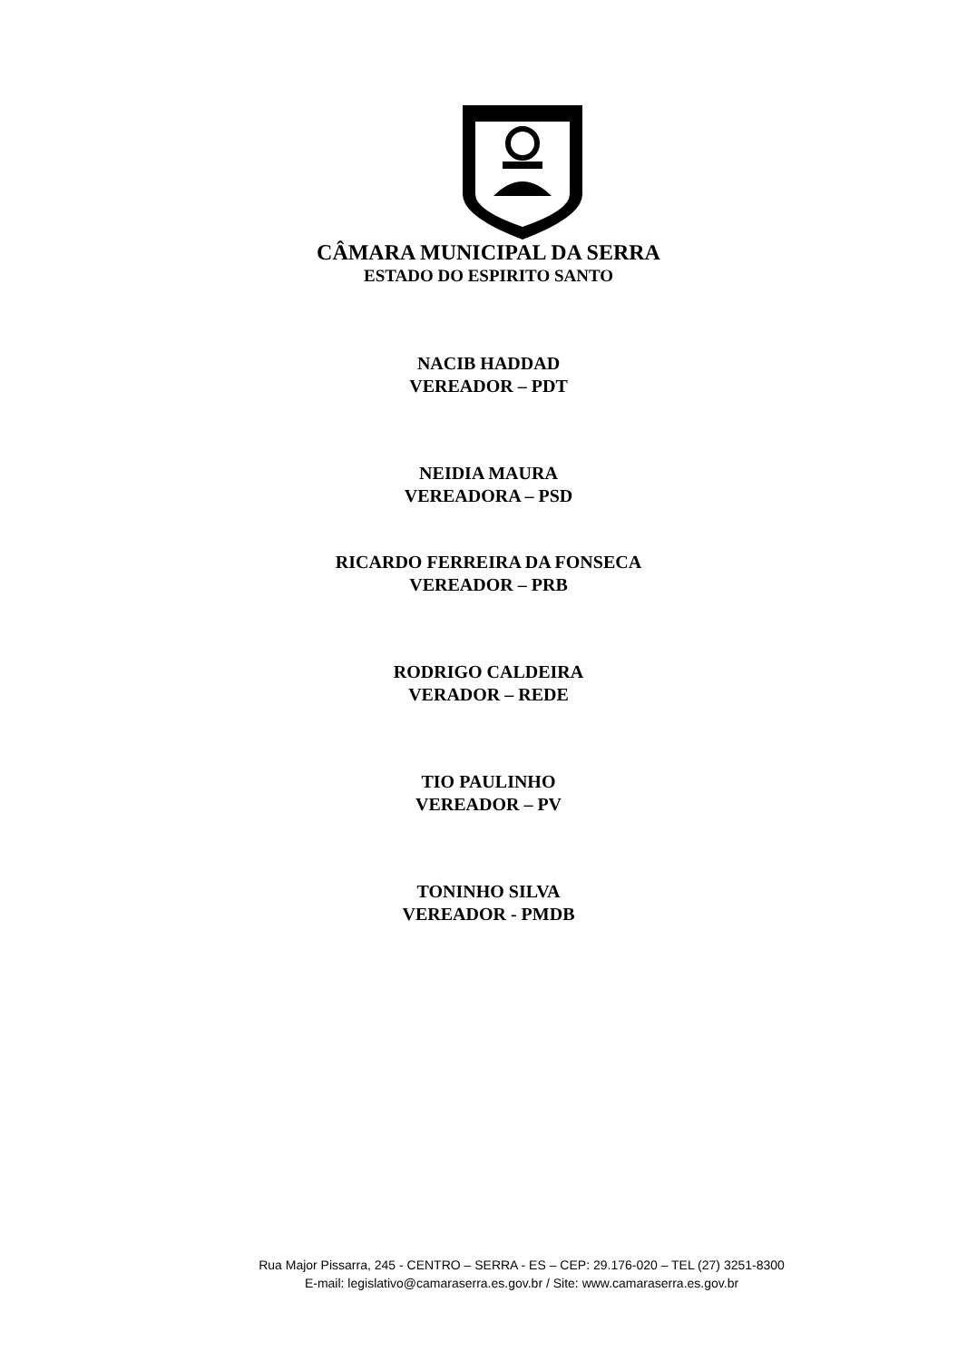CÂMARA MUNICIPAL DA SERRA
ESTADO DO ESPIRITO SANTO
NACIB HADDAD
VEREADOR – PDT
NEIDIA MAURA
VEREADORA – PSD
RICARDO FERREIRA DA FONSECA
VEREADOR – PRB
RODRIGO CALDEIRA
VERADOR – REDE
TIO PAULINHO
VEREADOR – PV
TONINHO SILVA
VEREADOR - PMDB
Rua Major Pissarra, 245 - CENTRO – SERRA - ES – CEP: 29.176-020 – TEL (27) 3251-8300
E-mail: legislativo@camaraserra.es.gov.br / Site: www.camaraserra.es.gov.br